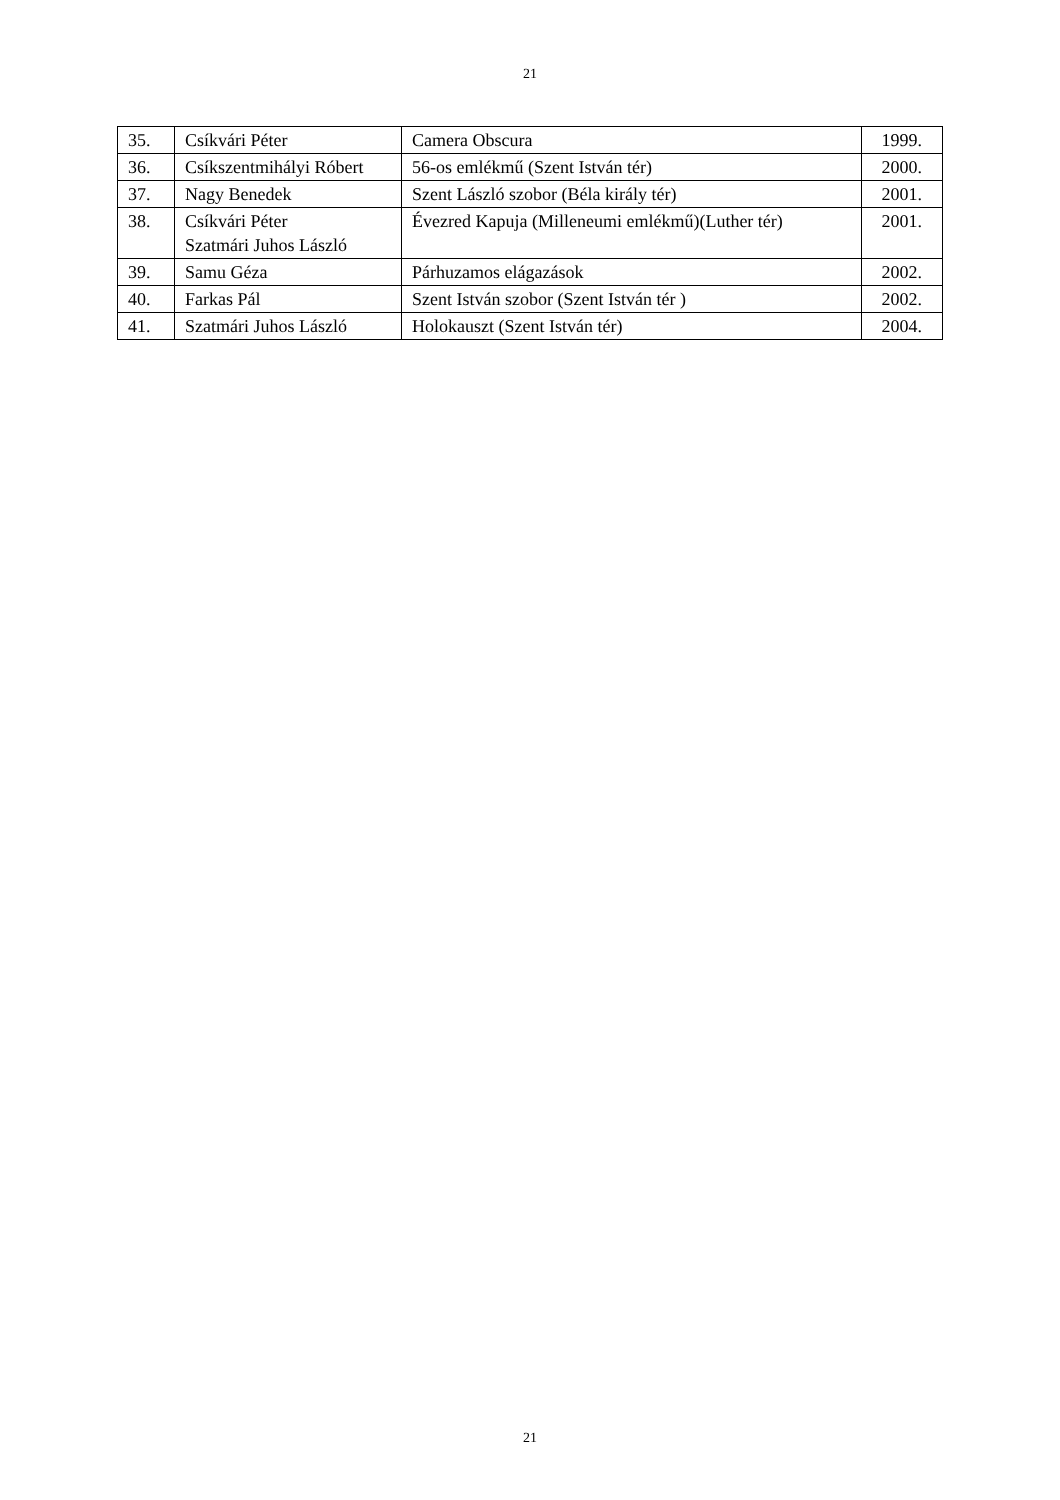21
| 35. | Csíkvári Péter | Camera Obscura | 1999. |
| 36. | Csíkszentmihályi Róbert | 56-os emlékmű (Szent István tér) | 2000. |
| 37. | Nagy Benedek | Szent László szobor (Béla király tér) | 2001. |
| 38. | Csíkvári Péter Szatmári Juhos László | Évezred Kapuja (Milleneumi emlékmű)(Luther tér) | 2001. |
| 39. | Samu Géza | Párhuzamos elágazások | 2002. |
| 40. | Farkas Pál | Szent István szobor (Szent István tér ) | 2002. |
| 41. | Szatmári Juhos László | Holokauszt (Szent István tér) | 2004. |
21